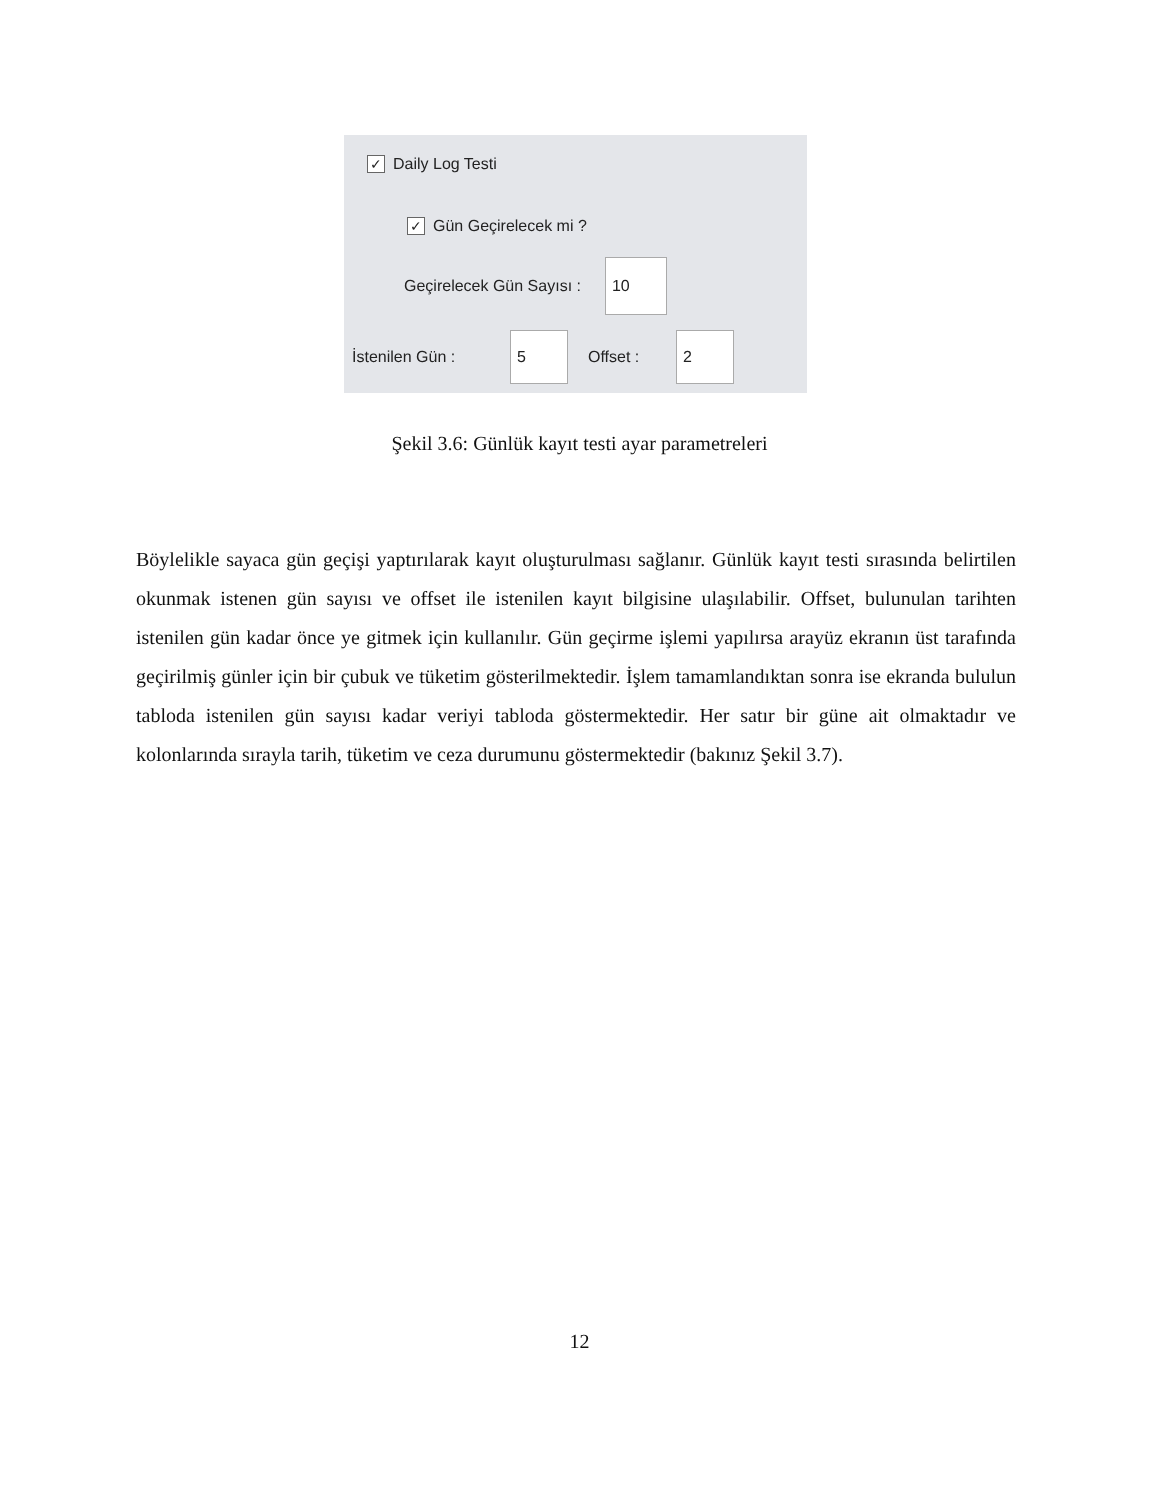✓ Daily Log Testi
✓ Gün Geçirelecek mi ?
Geçirelecek Gün Sayısı : 10
İstenilen Gün : 5 Offset : 2
Şekil 3.6: Günlük kayıt testi ayar parametreleri
Böylelikle sayaca gün geçişi yaptırılarak kayıt oluşturulması sağlanır. Günlük kayıt testi sırasında belirtilen okunmak istenen gün sayısı ve offset ile istenilen kayıt bilgisine ulaşılabilir. Offset, bulunulan tarihten istenilen gün kadar önce ye gitmek için kullanılır. Gün geçirme işlemi yapılırsa arayüz ekranın üst tarafında geçirilmiş günler için bir çubuk ve tüketim gösterilmektedir. İşlem tamamlandıktan sonra ise ekranda bululun tabloda istenilen gün sayısı kadar veriyi tabloda göstermektedir. Her satır bir güne ait olmaktadır ve kolonlarında sırayla tarih, tüketim ve ceza durumunu göstermektedir (bakınız Şekil 3.7).
12